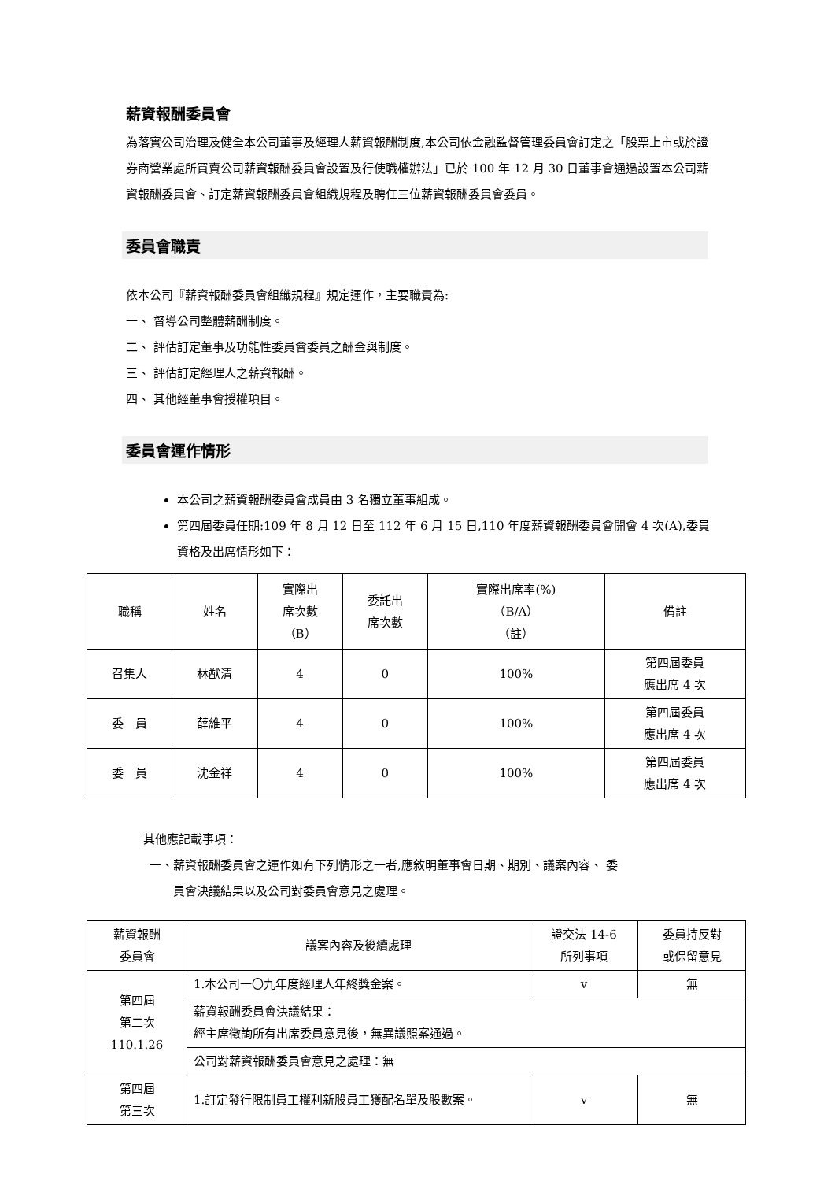薪資報酬委員會
為落實公司治理及健全本公司董事及經理人薪資報酬制度,本公司依金融監督管理委員會訂定之「股票上市或於證券商營業處所買賣公司薪資報酬委員會設置及行使職權辦法」已於 100 年 12 月 30 日董事會通過設置本公司薪資報酬委員會、訂定薪資報酬委員會組織規程及聘任三位薪資報酬委員會委員。
委員會職責
依本公司『薪資報酬委員會組織規程』規定運作，主要職責為:
一、 督導公司整體薪酬制度。
二、 評估訂定董事及功能性委員會委員之酬金與制度。
三、 評估訂定經理人之薪資報酬。
四、 其他經董事會授權項目。
委員會運作情形
本公司之薪資報酬委員會成員由 3 名獨立董事組成。
第四屆委員任期:109 年 8 月 12 日至 112 年 6 月 15 日,110 年度薪資報酬委員會開會 4 次(A),委員資格及出席情形如下：
| 職稱 | 姓名 | 實際出 席次數 （B） | 委託出 席次數 | 實際出席率(%) （B/A） （註） | 備註 |
| --- | --- | --- | --- | --- | --- |
| 召集人 | 林猷清 | 4 | 0 | 100% | 第四屆委員 應出席 4 次 |
| 委 員 | 薛維平 | 4 | 0 | 100% | 第四屆委員 應出席 4 次 |
| 委 員 | 沈金祥 | 4 | 0 | 100% | 第四屆委員 應出席 4 次 |
其他應記載事項：
一、薪資報酬委員會之運作如有下列情形之一者,應敘明董事會日期、期別、議案內容、 委
  員會決議結果以及公司對委員會意見之處理。
| 薪資報酬 委員會 | 議案內容及後續處理 | 證交法 14-6 所列事項 | 委員持反對 或保留意見 |
| 第四屆 第二次 110.1.26 | 1.本公司一〇九年度經理人年終獎金案。 | v | 無 |
| | 薪資報酬委員會決議結果： 經主席徵詢所有出席委員意見後，無異議照案通過。 | | |
| | 公司對薪資報酬委員會意見之處理：無 | | |
| 第四屆 第三次 | 1.訂定發行限制員工權利新股員工獲配名單及股數案。 | v | 無 |